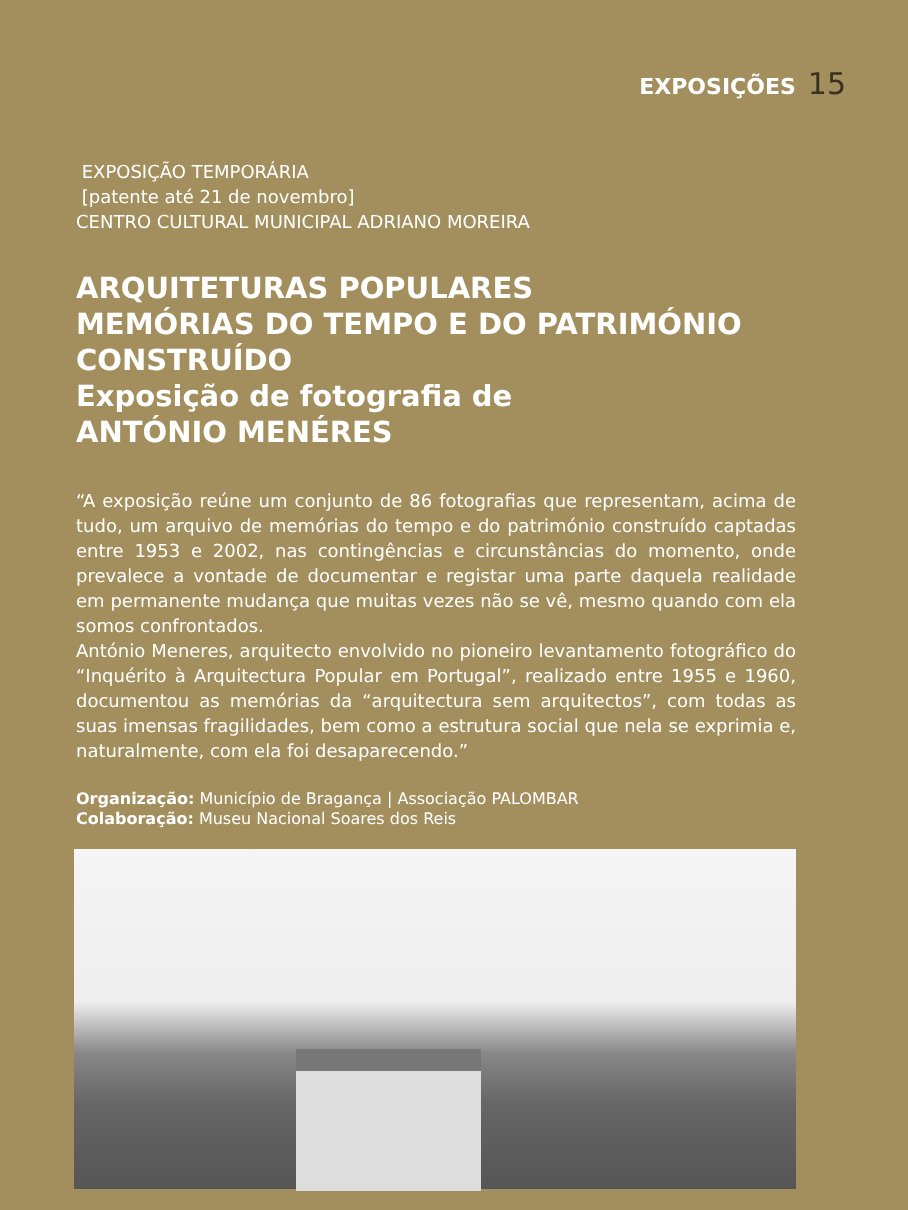EXPOSIÇÕES 15
EXPOSIÇÃO TEMPORÁRIA
[patente até 21 de novembro]
CENTRO CULTURAL MUNICIPAL ADRIANO MOREIRA
ARQUITETURAS POPULARES
MEMÓRIAS DO TEMPO E DO PATRIMÓNIO CONSTRUÍDO
Exposição de fotografia de
ANTÓNIO MENÉRES
“A exposição reúne um conjunto de 86 fotografias que representam, acima de tudo, um arquivo de memórias do tempo e do património construído captadas entre 1953 e 2002, nas contingências e circunstâncias do momento, onde prevalece a vontade de documentar e registar uma parte daquela realidade em permanente mudança que muitas vezes não se vê, mesmo quando com ela somos confrontados.
António Meneres, arquitecto envolvido no pioneiro levantamento fotográfico do “Inquérito à Arquitectura Popular em Portugal”, realizado entre 1955 e 1960, documentou as memórias da “arquitectura sem arquitectos”, com todas as suas imensas fragilidades, bem como a estrutura social que nela se exprimia e, naturalmente, com ela foi desaparecendo.”
Organização: Município de Bragança | Associação PALOMBAR
Colaboração: Museu Nacional Soares dos Reis